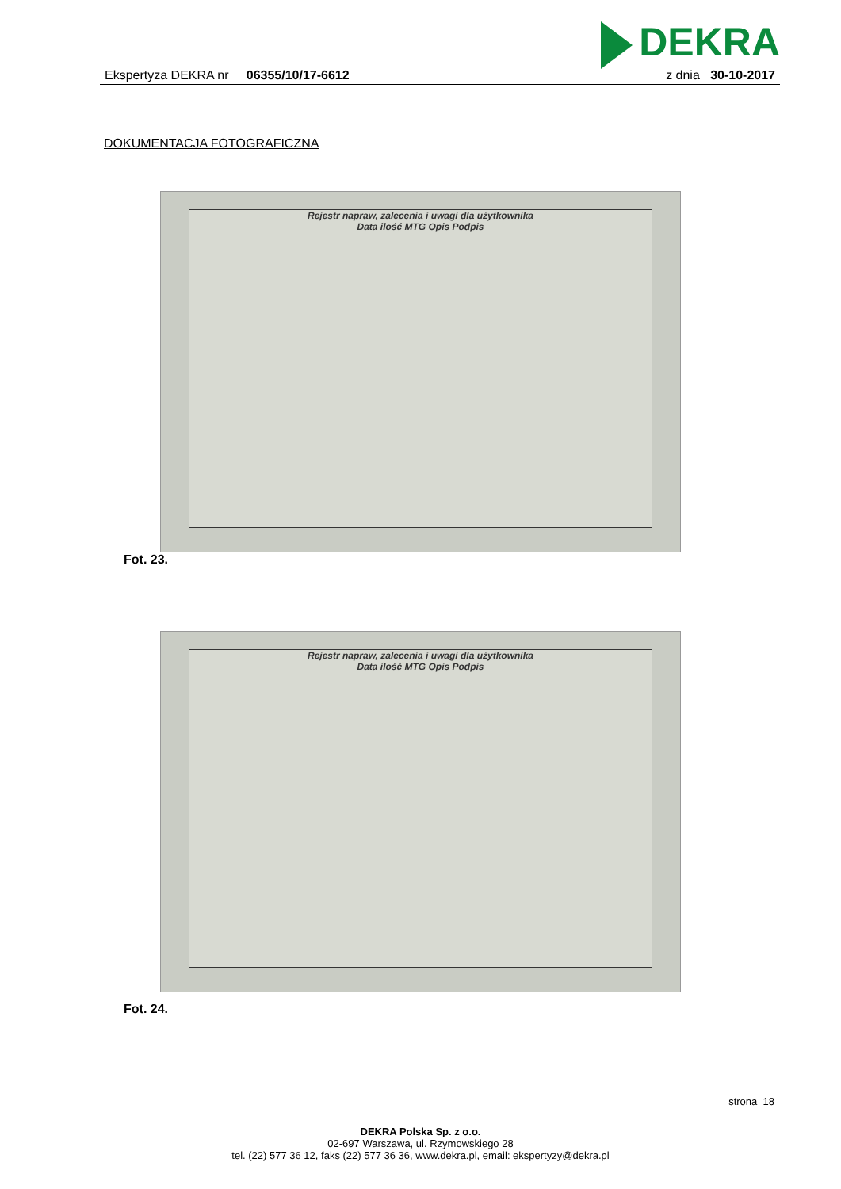DEKRA
Ekspertyza DEKRA nr 06355/10/17-6612
z dnia 30-10-2017
DOKUMENTACJA FOTOGRAFICZNA
Rejestr napraw, zalecenia i uwagi dla użytkownika
Data ilość MTG Opis Podpis
Fot. 23.
Rejestr napraw, zalecenia i uwagi dla użytkownika
Data ilość MTG Opis Podpis
Fot. 24.
strona 18
DEKRA Polska Sp. z o.o.
02-697 Warszawa, ul. Rzymowskiego 28
tel. (22) 577 36 12, faks (22) 577 36 36, www.dekra.pl, email: ekspertyzy@dekra.pl